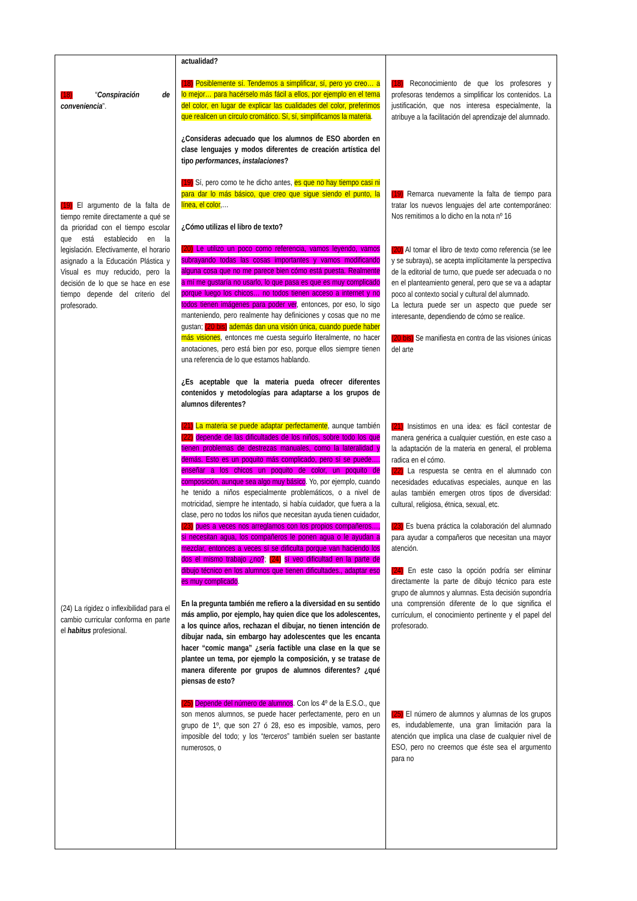| (18) “ Conspiración de conveniencia ”. (19) El argumento de la falta de tiempo remite directamente a qué se da prioridad con el tiempo escolar que está establecido en la legislación. Efectivamente, el horario asignado a la Educación Plástica y Visual es muy reducido, pero la decisión de lo que se hace en ese tiempo depende del criterio del profesorado. (24) La rigidez o inflexibilidad para el cambio curricular conforma en parte el habitus profesional. | actualidad? (18) Posiblemente sí. Tendemos a simplificar, sí, pero yo creo… a lo mejor… para hacérselo más fácil a ellos, por ejemplo en el tema del color, en lugar de explicar las cualidades del color, preferimos que realicen un círculo cromático. Sí, sí, simplificamos la materia . ¿Consideras adecuado que los alumnos de ESO aborden en clase lenguajes y modos diferentes de creación artística del tipo performances , instalaciones ? (19) Sí, pero como te he dicho antes, es que no hay tiempo casi ni para dar lo más básico, que creo que sigue siendo el punto, la línea, el color ,… ¿Cómo utilizas el libro de texto? (20) Le utilizo un poco como referencia, vamos leyendo, vamos subrayando todas las cosas importantes y vamos modificando alguna cosa que no me parece bien cómo está puesta. Realmente a mí me gustaría no usarlo, lo que pasa es que es muy complicado porque luego los chicos… no todos tienen acceso a internet y no todos tienen imágenes para poder ver , entonces, por eso, lo sigo manteniendo, pero realmente hay definiciones y cosas que no me gustan; (20 bis) además dan una visión única, cuando puede haber más visiones , entonces me cuesta seguirlo literalmente, no hacer anotaciones, pero está bien por eso, porque ellos siempre tienen una referencia de lo que estamos hablando. ¿Es aceptable que la materia pueda ofrecer diferentes contenidos y metodologías para adaptarse a los grupos de alumnos diferentes? (21) La materia se puede adaptar perfectamente , aunque también (22) depende de las dificultades de los niños, sobre todo los que tienen problemas de destrezas manuales, como la lateralidad y demás. Esto es un poquito más complicado, pero sí se puede…. enseñar a los chicos un poquito de color, un poquito de composición, aunque sea algo muy básico . Yo, por ejemplo, cuando he tenido a niños especialmente problemáticos, o a nivel de motricidad, siempre he intentado, si había cuidador, que fuera a la clase, pero no todos los niños que necesitan ayuda tienen cuidador, (23) pues a veces nos arreglamos con los propios compañeros…, si necesitan agua, los compañeros le ponen agua o le ayudan a mezclar, entonces a veces sí se dificulta porque van haciendo los dos el mismo trabajo ¿no? ; (24) sí veo dificultad en la parte de dibujo técnico en los alumnos que tienen dificultades., adaptar eso es muy complicado . En la pregunta también me refiero a la diversidad en su sentido más amplio, por ejemplo, hay quien dice que los adolescentes, a los quince años, rechazan el dibujar, no tienen intención de dibujar nada, sin embargo hay adolescentes que les encanta hacer “comic manga” ¿sería factible una clase en la que se plantee un tema, por ejemplo la composición, y se tratase de manera diferente por grupos de alumnos diferentes? ¿qué piensas de esto? (25) Depende del número de alumnos . Con los 4º de la E.S.O., que son menos alumnos, se puede hacer perfectamente, pero en un grupo de 1º, que son 27 ó 28, eso es imposible, vamos, pero imposible del todo; y los “ terceros ” también suelen ser bastante numerosos, o | (18) Reconocimiento de que los profesores y profesoras tendemos a simplificar los contenidos. La justificación, que nos interesa especialmente, la atribuye a la facilitación del aprendizaje del alumnado. (19) Remarca nuevamente la falta de tiempo para tratar los nuevos lenguajes del arte contemporáneo: Nos remitimos a lo dicho en la nota nº 16 (20) Al tomar el libro de texto como referencia (se lee y se subraya), se acepta implícitamente la perspectiva de la editorial de turno, que puede ser adecuada o no en el planteamiento general, pero que se va a adaptar poco al contexto social y cultural del alumnado. La lectura puede ser un aspecto que puede ser interesante, dependiendo de cómo se realice. (20 bis) Se manifiesta en contra de las visiones únicas del arte (21) Insistimos en una idea: es fácil contestar de manera genérica a cualquier cuestión, en este caso a la adaptación de la materia en general, el problema radica en el cómo. (22) La respuesta se centra en el alumnado con necesidades educativas especiales, aunque en las aulas también emergen otros tipos de diversidad: cultural, religiosa, étnica, sexual, etc. (23) Es buena práctica la colaboración del alumnado para ayudar a compañeros que necesitan una mayor atención. (24) En este caso la opción podría ser eliminar directamente la parte de dibujo técnico para este grupo de alumnos y alumnas. Esta decisión supondría una comprensión diferente de lo que significa el currículum, el conocimiento pertinente y el papel del profesorado. (25) El número de alumnos y alumnas de los grupos es, indudablemente, una gran limitación para la atención que implica una clase de cualquier nivel de ESO, pero no creemos que éste sea el argumento para no |